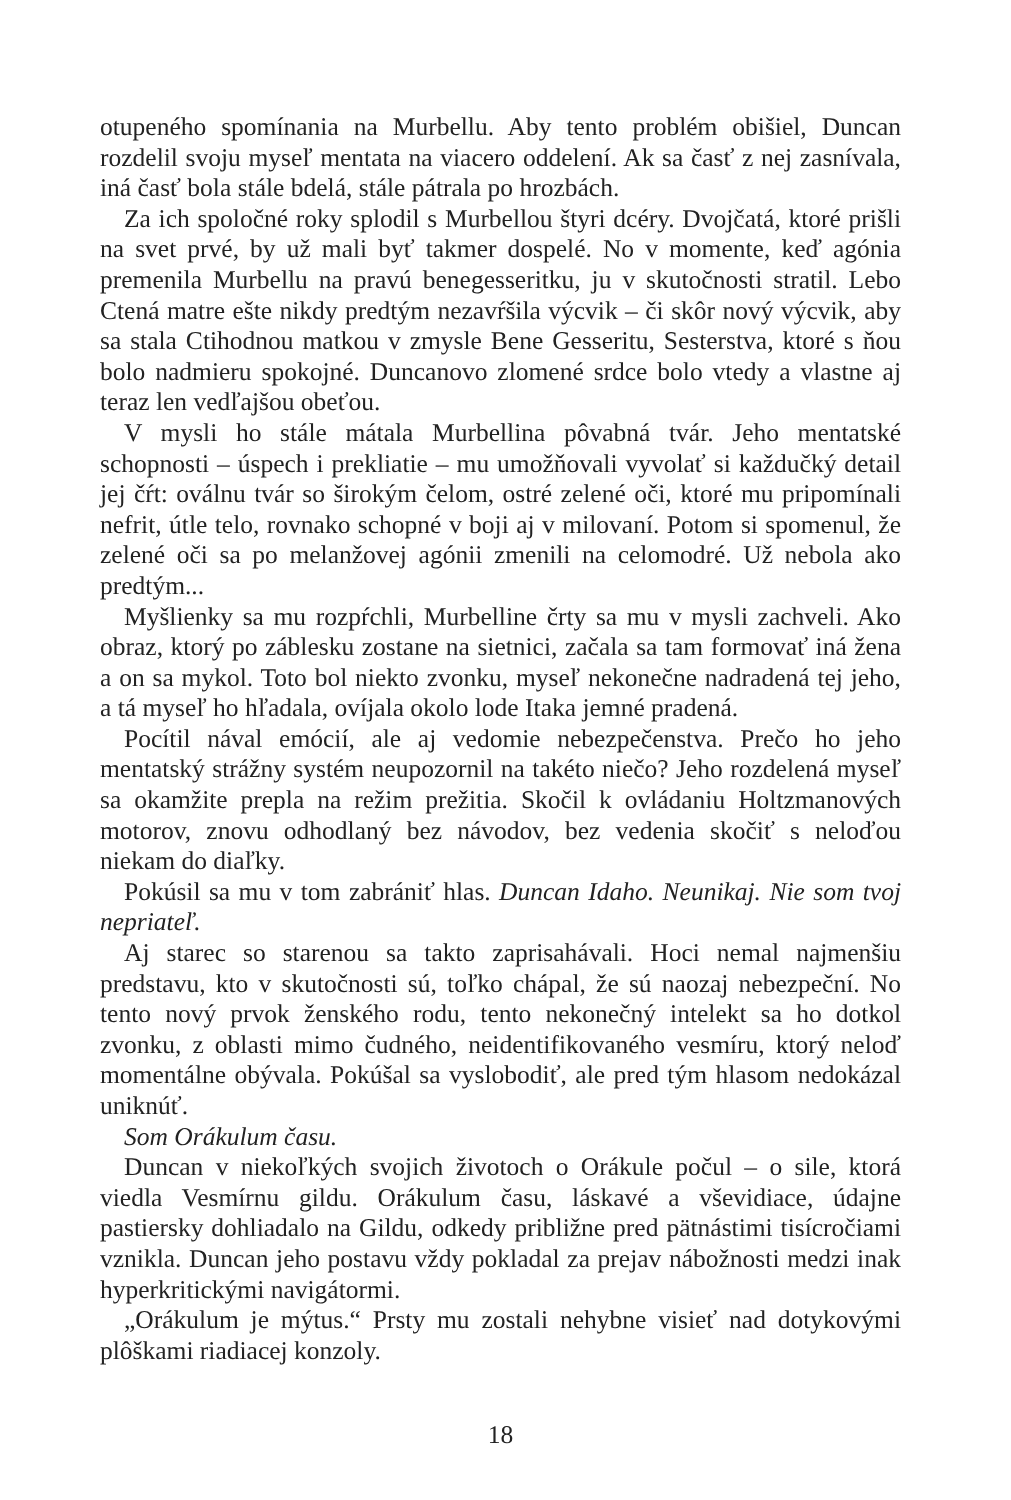otupeného spomínania na Murbellu. Aby tento problém obišiel, Duncan rozdelil svoju myseľ mentata na viacero oddelení. Ak sa časť z nej zasnívala, iná časť bola stále bdelá, stále pátrala po hrozbách.
Za ich spoločné roky splodil s Murbellou štyri dcéry. Dvojčatá, ktoré prišli na svet prvé, by už mali byť takmer dospelé. No v momente, keď agónia premenila Murbellu na pravú benegesseritku, ju v skutočnosti stratil. Lebo Ctená matre ešte nikdy predtým nezavŕšila výcvik – či skôr nový výcvik, aby sa stala Ctihodnou matkou v zmysle Bene Gesseritu, Sesterstva, ktoré s ňou bolo nadmieru spokojné. Duncanovo zlomené srdce bolo vtedy a vlastne aj teraz len vedľajšou obeťou.
V mysli ho stále mátala Murbellina pôvabná tvár. Jeho mentatské schopnosti – úspech i prekliatie – mu umožňovali vyvolať si každučký detail jej čŕt: oválnu tvár so širokým čelom, ostré zelené oči, ktoré mu pripomínali nefrit, útle telo, rovnako schopné v boji aj v milovaní. Potom si spomenul, že zelené oči sa po melanžovej agónii zmenili na celomodré. Už nebola ako predtým...
Myšlienky sa mu rozpŕchli, Murbelline črty sa mu v mysli zachveli. Ako obraz, ktorý po záblesku zostane na sietnici, začala sa tam formovať iná žena a on sa mykol. Toto bol niekto zvonku, myseľ nekonečne nadradená tej jeho, a tá myseľ ho hľadala, ovíjala okolo lode Itaka jemné pradená.
Pocítil nával emócií, ale aj vedomie nebezpečenstva. Prečo ho jeho mentatský strážny systém neupozornil na takéto niečo? Jeho rozdelená myseľ sa okamžite prepla na režim prežitia. Skočil k ovládaniu Holtzmanových motorov, znovu odhodlaný bez návodov, bez vedenia skočiť s neloďou niekam do diaľky.
Pokúsil sa mu v tom zabrániť hlas. Duncan Idaho. Neunikaj. Nie som tvoj nepriateľ.
Aj starec so starenou sa takto zaprisahávali. Hoci nemal najmenšiu predstavu, kto v skutočnosti sú, toľko chápal, že sú naozaj nebezpeční. No tento nový prvok ženského rodu, tento nekonečný intelekt sa ho dotkol zvonku, z oblasti mimo čudného, neidentifikovaného vesmíru, ktorý neloď momentálne obývala. Pokúšal sa vyslobodiť, ale pred tým hlasom nedokázal uniknúť.
Som Orákulum času.
Duncan v niekoľkých svojich životoch o Orákule počul – o sile, ktorá viedla Vesmírnu gildu. Orákulum času, láskavé a vševidiace, údajne pastiersky dohliadalo na Gildu, odkedy približne pred pätnástimi tisícročiami vznikla. Duncan jeho postavu vždy pokladal za prejav nábožnosti medzi inak hyperkritickými navigátormi.
„Orákulum je mýtus.“ Prsty mu zostali nehybne visieť nad dotykovými plôškami riadiacej konzoly.
18